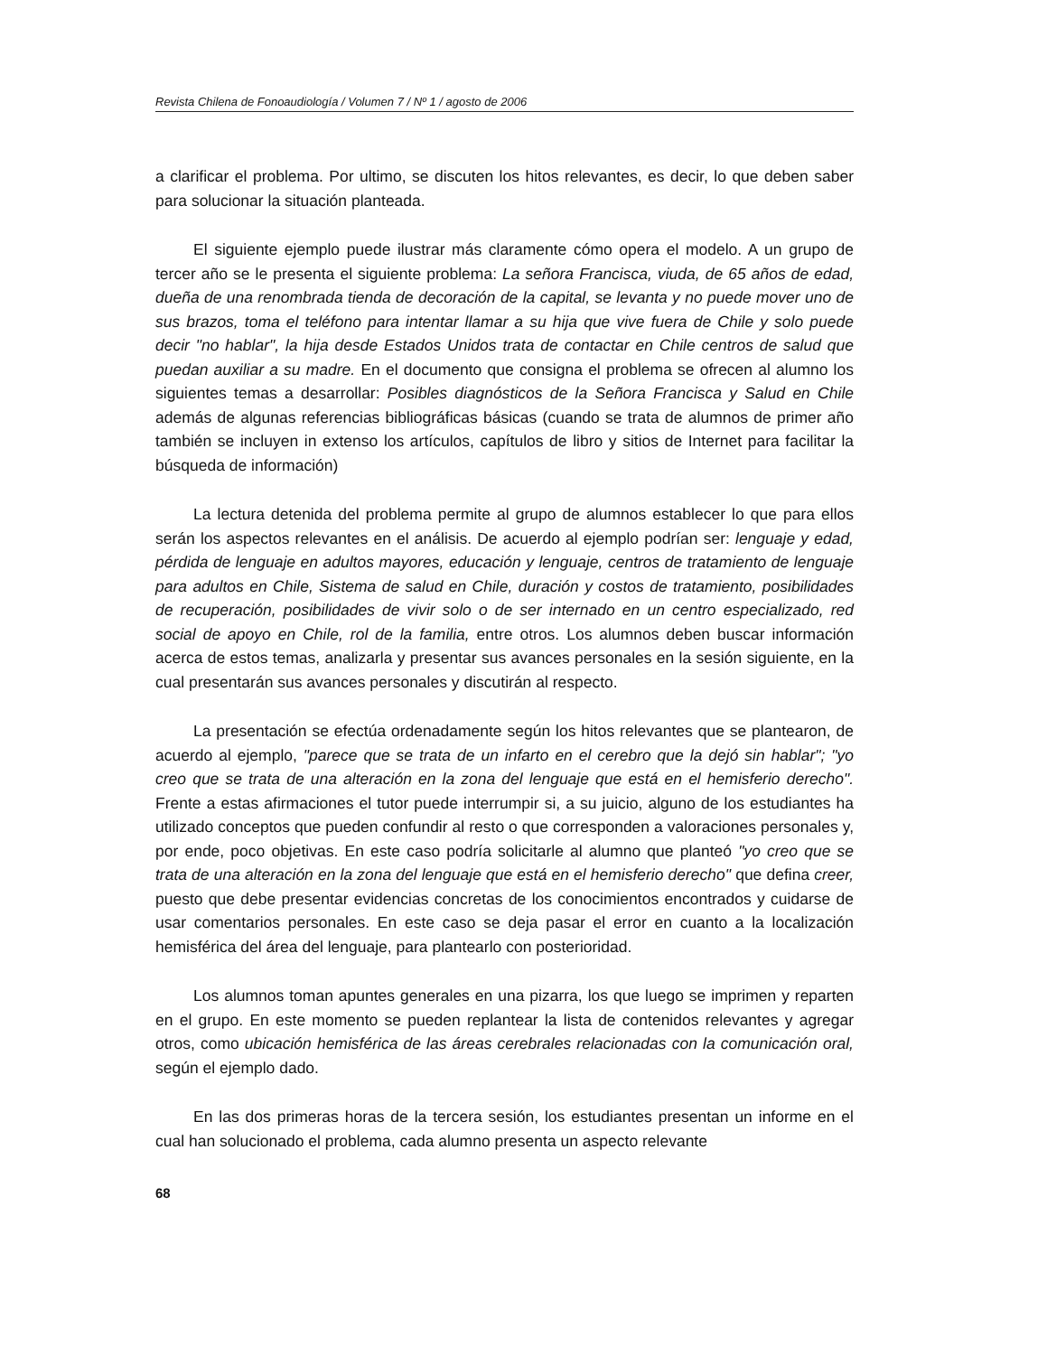Revista Chilena de Fonoaudiología / Volumen 7 / Nº 1 / agosto de 2006
a clarificar el problema. Por ultimo, se discuten los hitos relevantes, es decir, lo que deben saber para solucionar la situación planteada.
El siguiente ejemplo puede ilustrar más claramente cómo opera el modelo. A un grupo de tercer año se le presenta el siguiente problema: La señora Francisca, viuda, de 65 años de edad, dueña de una renombrada tienda de decoración de la capital, se levanta y no puede mover uno de sus brazos, toma el teléfono para intentar llamar a su hija que vive fuera de Chile y solo puede decir "no hablar", la hija desde Estados Unidos trata de contactar en Chile centros de salud que puedan auxiliar a su madre. En el documento que consigna el problema se ofrecen al alumno los siguientes temas a desarrollar: Posibles diagnósticos de la Señora Francisca y Salud en Chile además de algunas referencias bibliográficas básicas (cuando se trata de alumnos de primer año también se incluyen in extenso los artículos, capítulos de libro y sitios de Internet para facilitar la búsqueda de información)
La lectura detenida del problema permite al grupo de alumnos establecer lo que para ellos serán los aspectos relevantes en el análisis. De acuerdo al ejemplo podrían ser: lenguaje y edad, pérdida de lenguaje en adultos mayores, educación y lenguaje, centros de tratamiento de lenguaje para adultos en Chile, Sistema de salud en Chile, duración y costos de tratamiento, posibilidades de recuperación, posibilidades de vivir solo o de ser internado en un centro especializado, red social de apoyo en Chile, rol de la familia, entre otros. Los alumnos deben buscar información acerca de estos temas, analizarla y presentar sus avances personales en la sesión siguiente, en la cual presentarán sus avances personales y discutirán al respecto.
La presentación se efectúa ordenadamente según los hitos relevantes que se plantearon, de acuerdo al ejemplo, "parece que se trata de un infarto en el cerebro que la dejó sin hablar"; "yo creo que se trata de una alteración en la zona del lenguaje que está en el hemisferio derecho". Frente a estas afirmaciones el tutor puede interrumpir si, a su juicio, alguno de los estudiantes ha utilizado conceptos que pueden confundir al resto o que corresponden a valoraciones personales y, por ende, poco objetivas. En este caso podría solicitarle al alumno que planteó "yo creo que se trata de una alteración en la zona del lenguaje que está en el hemisferio derecho" que defina creer, puesto que debe presentar evidencias concretas de los conocimientos encontrados y cuidarse de usar comentarios personales. En este caso se deja pasar el error en cuanto a la localización hemisférica del área del lenguaje, para plantearlo con posterioridad.
Los alumnos toman apuntes generales en una pizarra, los que luego se imprimen y reparten en el grupo. En este momento se pueden replantear la lista de contenidos relevantes y agregar otros, como ubicación hemisférica de las áreas cerebrales relacionadas con la comunicación oral, según el ejemplo dado.
En las dos primeras horas de la tercera sesión, los estudiantes presentan un informe en el cual han solucionado el problema, cada alumno presenta un aspecto relevante
68